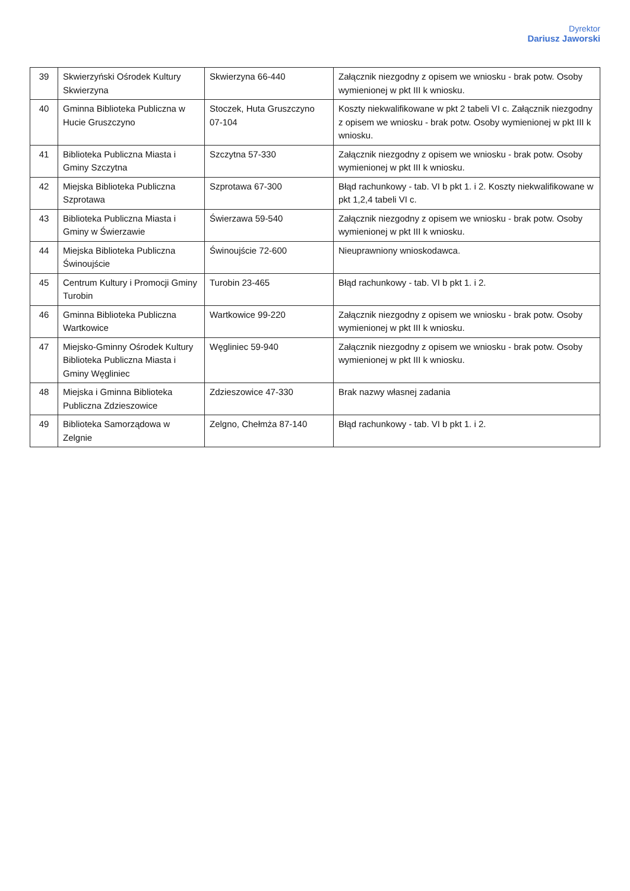Dyrektor
Dariusz Jaworski
| 39 | Skwierzyński Ośrodek Kultury Skwierzyna | Skwierzyna 66-440 | Załącznik niezgodny z opisem we wniosku - brak potw. Osoby wymienionej w pkt III k wniosku. |
| 40 | Gminna Biblioteka Publiczna w Hucie Gruszczyno | Stoczek, Huta Gruszczyno 07-104 | Koszty niekwalifikowane w pkt 2 tabeli VI c. Załącznik niezgodny z opisem we wniosku - brak potw. Osoby wymienionej w pkt III k wniosku. |
| 41 | Biblioteka Publiczna Miasta i Gminy Szczytna | Szczytna 57-330 | Załącznik niezgodny z opisem we wniosku - brak potw. Osoby wymienionej w pkt III k wniosku. |
| 42 | Miejska Biblioteka Publiczna Szprotawa | Szprotawa 67-300 | Błąd rachunkowy - tab. VI b pkt 1. i 2. Koszty niekwalifikowane w pkt 1,2,4 tabeli VI c. |
| 43 | Biblioteka Publiczna Miasta i Gminy w Świerzawie | Świerzawa 59-540 | Załącznik niezgodny z opisem we wniosku - brak potw. Osoby wymienionej w pkt III k wniosku. |
| 44 | Miejska Biblioteka Publiczna Świnoujście | Świnoujście 72-600 | Nieuprawniony wnioskodawca. |
| 45 | Centrum Kultury i Promocji Gminy Turobin | Turobin 23-465 | Błąd rachunkowy - tab. VI b pkt 1. i 2. |
| 46 | Gminna Biblioteka Publiczna Wartkowice | Wartkowice 99-220 | Załącznik niezgodny z opisem we wniosku - brak potw. Osoby wymienionej w pkt III k wniosku. |
| 47 | Miejsko-Gminny Ośrodek Kultury Biblioteka Publiczna Miasta i Gminy Węgliniec | Węgliniec 59-940 | Załącznik niezgodny z opisem we wniosku - brak potw. Osoby wymienionej w pkt III k wniosku. |
| 48 | Miejska i Gminna Biblioteka Publiczna Zdzieszowice | Zdzieszowice 47-330 | Brak nazwy własnej zadania |
| 49 | Biblioteka Samorządowa w Zelgnie | Zelgno, Chełmża 87-140 | Błąd rachunkowy - tab. VI b pkt 1. i 2. |